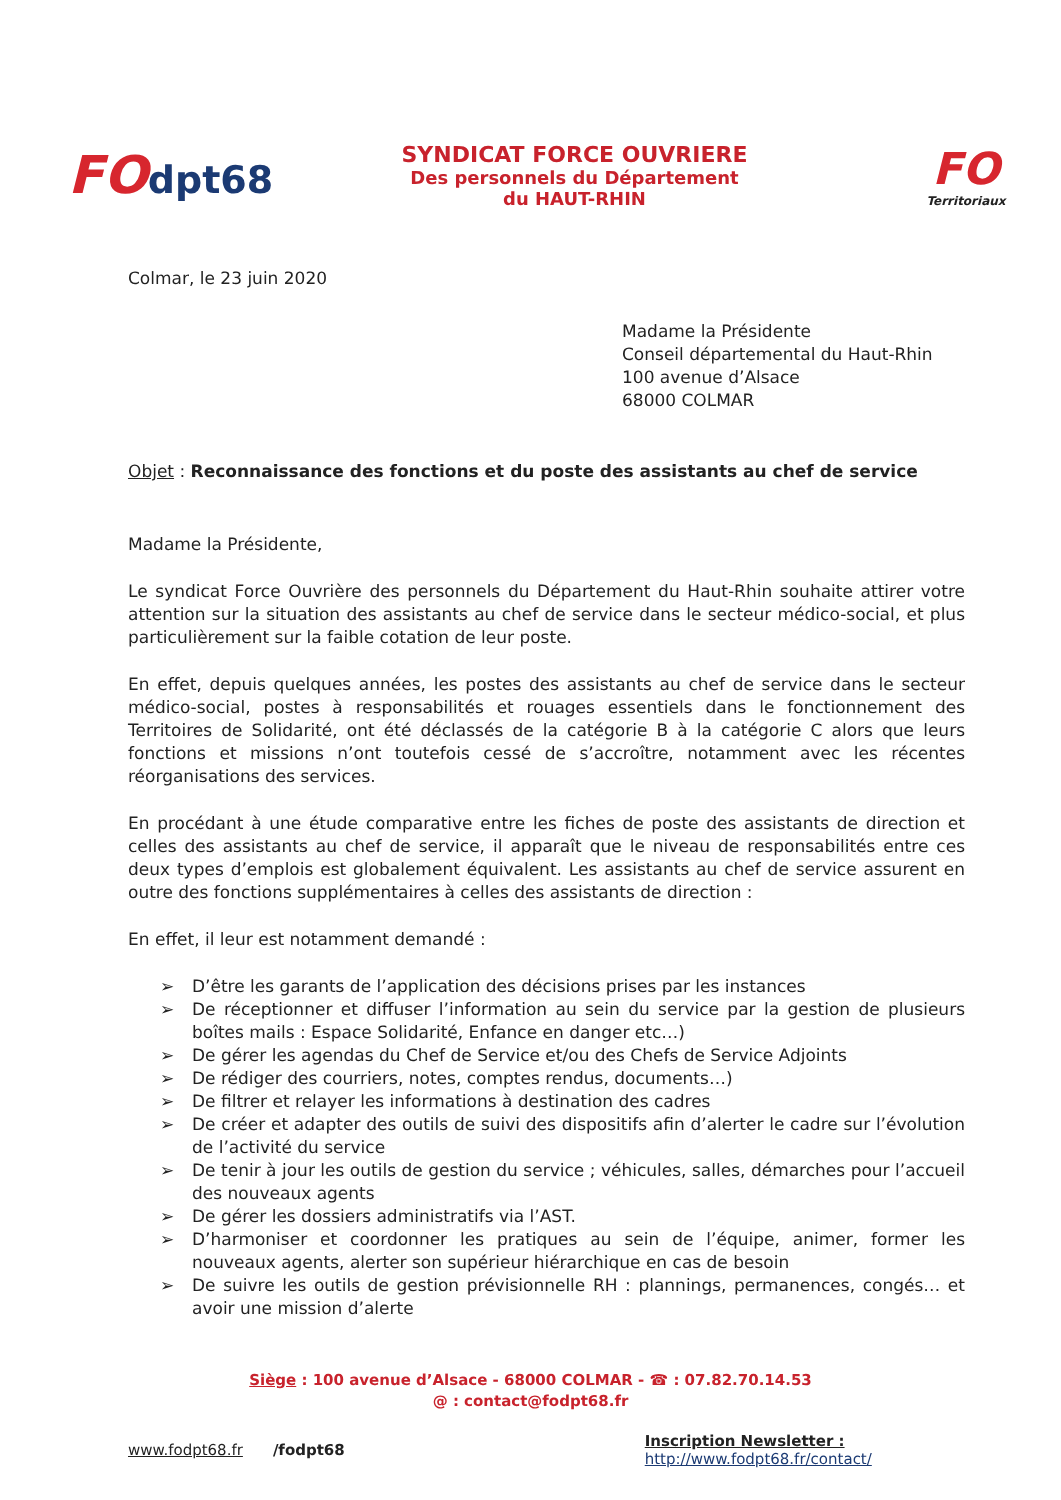FOdpt68
SYNDICAT FORCE OUVRIERE
Des personnels du Département
du HAUT-RHIN
FO
Territoriaux
Colmar, le 23 juin 2020
Madame la Présidente
Conseil départemental du Haut-Rhin
100 avenue d’Alsace
68000 COLMAR
Objet : Reconnaissance des fonctions et du poste des assistants au chef de service
Madame la Présidente,
Le syndicat Force Ouvrière des personnels du Département du Haut-Rhin souhaite attirer votre attention sur la situation des assistants au chef de service dans le secteur médico-social, et plus particulièrement sur la faible cotation de leur poste.
En effet, depuis quelques années, les postes des assistants au chef de service dans le secteur médico-social, postes à responsabilités et rouages essentiels dans le fonctionnement des Territoires de Solidarité, ont été déclassés de la catégorie B à la catégorie C alors que leurs fonctions et missions n’ont toutefois cessé de s’accroître, notamment avec les récentes réorganisations des services.
En procédant à une étude comparative entre les fiches de poste des assistants de direction et celles des assistants au chef de service, il apparaît que le niveau de responsabilités entre ces deux types d’emplois est globalement équivalent. Les assistants au chef de service assurent en outre des fonctions supplémentaires à celles des assistants de direction :
En effet, il leur est notamment demandé :
➢ D’être les garants de l’application des décisions prises par les instances
➢ De réceptionner et diffuser l’information au sein du service par la gestion de plusieurs boîtes mails : Espace Solidarité, Enfance en danger etc…)
➢ De gérer les agendas du Chef de Service et/ou des Chefs de Service Adjoints
➢ De rédiger des courriers, notes, comptes rendus, documents…)
➢ De filtrer et relayer les informations à destination des cadres
➢ De créer et adapter des outils de suivi des dispositifs afin d’alerter le cadre sur l’évolution de l’activité du service
➢ De tenir à jour les outils de gestion du service ; véhicules, salles, démarches pour l’accueil des nouveaux agents
➢ De gérer les dossiers administratifs via l’AST.
➢ D’harmoniser et coordonner les pratiques au sein de l’équipe, animer, former les nouveaux agents, alerter son supérieur hiérarchique en cas de besoin
➢ De suivre les outils de gestion prévisionnelle RH : plannings, permanences, congés… et avoir une mission d’alerte
Siège : 100 avenue d’Alsace - 68000 COLMAR - ☎ : 07.82.70.14.53
@ : contact@fodpt68.fr
www.fodpt68.fr /fodpt68 Inscription Newsletter :
http://www.fodpt68.fr/contact/